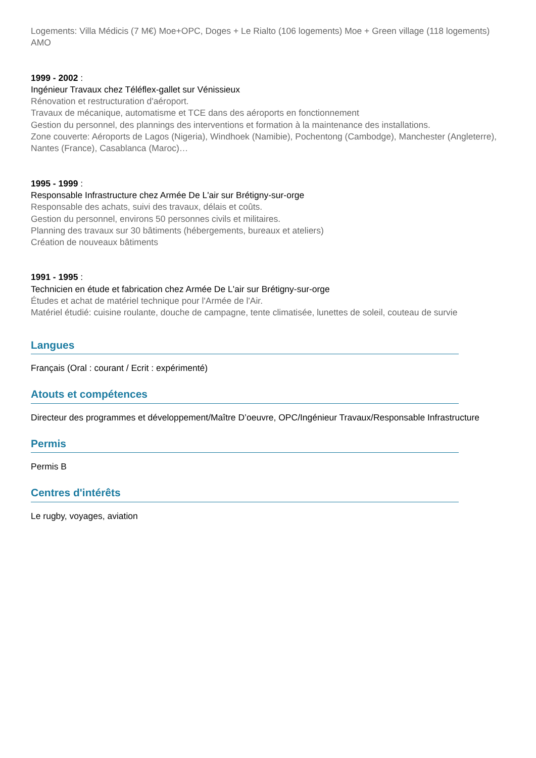Logements: Villa Médicis (7 M€) Moe+OPC, Doges + Le Rialto (106 logements) Moe + Green village (118 logements) AMO
1999 - 2002 :
Ingénieur Travaux chez Téléflex-gallet sur Vénissieux
Rénovation et restructuration d'aéroport.
Travaux de mécanique, automatisme et TCE dans des aéroports en fonctionnement
Gestion du personnel, des plannings des interventions et formation à la maintenance des installations.
Zone couverte: Aéroports de Lagos (Nigeria), Windhoek (Namibie), Pochentong (Cambodge), Manchester (Angleterre), Nantes (France), Casablanca (Maroc)…
1995 - 1999 :
Responsable Infrastructure chez Armée De L'air sur Brétigny-sur-orge
Responsable des achats, suivi des travaux, délais et coûts.
Gestion du personnel, environs 50 personnes civils et militaires.
Planning des travaux sur 30 bâtiments (hébergements, bureaux et ateliers)
Création de nouveaux bâtiments
1991 - 1995 :
Technicien en étude et fabrication chez Armée De L'air sur Brétigny-sur-orge
Études et achat de matériel technique pour l'Armée de l'Air.
Matériel étudié: cuisine roulante, douche de campagne, tente climatisée, lunettes de soleil, couteau de survie
Langues
Français (Oral : courant / Ecrit : expérimenté)
Atouts et compétences
Directeur des programmes et développement/Maître D’oeuvre, OPC/Ingénieur Travaux/Responsable Infrastructure
Permis
Permis B
Centres d'intérêts
Le rugby, voyages, aviation